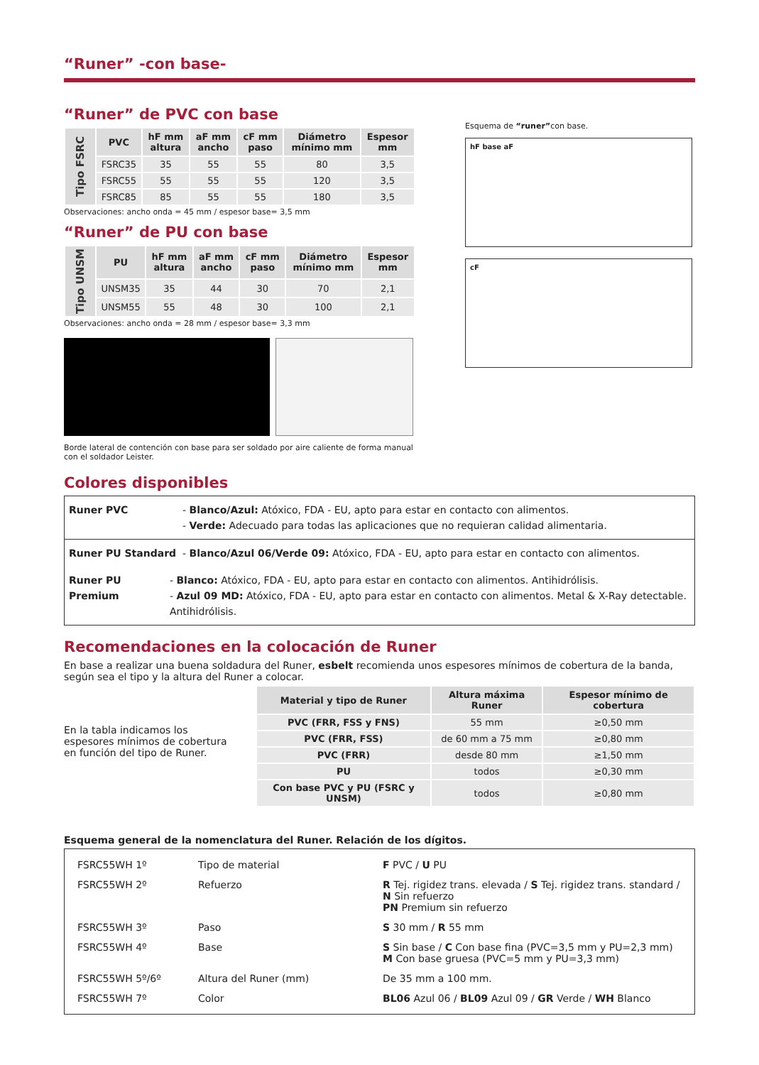“Runer” -con base-
“Runer” de PVC con base
| Tipo FSRC | PVC | hF mm altura | aF mm ancho | cF mm paso | Diámetro mínimo mm | Espesor mm |
| | FSRC35 | 35 | 55 | 55 | 80 | 3,5 |
| | FSRC55 | 55 | 55 | 55 | 120 | 3,5 |
| | FSRC85 | 85 | 55 | 55 | 180 | 3,5 |
Observaciones: ancho onda = 45 mm / espesor base= 3,5 mm
“Runer” de PU con base
| Tipo UNSM | PU | hF mm altura | aF mm ancho | cF mm paso | Diámetro mínimo mm | Espesor mm |
| | UNSM35 | 35 | 44 | 30 | 70 | 2,1 |
| | UNSM55 | 55 | 48 | 30 | 100 | 2,1 |
Observaciones: ancho onda = 28 mm / espesor base= 3,3 mm
Borde lateral de contención con base para ser soldado por aire caliente de forma manual con el soldador Leister.
Esquema de “runer”con base.
hF base aF
cF
Colores disponibles
Runer PVC - Blanco/Azul: Atóxico, FDA - EU, apto para estar en contacto con alimentos.
- Verde: Adecuado para todas las aplicaciones que no requieran calidad alimentaria.
Runer PU Standard - Blanco/Azul 06/Verde 09: Atóxico, FDA - EU, apto para estar en contacto con alimentos.
Runer PU Premium - Blanco: Atóxico, FDA - EU, apto para estar en contacto con alimentos. Antihidrólisis.
- Azul 09 MD: Atóxico, FDA - EU, apto para estar en contacto con alimentos. Metal & X-Ray detectable. Antihidrólisis.
Recomendaciones en la colocación de Runer
En base a realizar una buena soldadura del Runer, esbelt recomienda unos espesores mínimos de cobertura de la banda, según sea el tipo y la altura del Runer a colocar.
En la tabla indicamos los espesores mínimos de cobertura en función del tipo de Runer.
| Material y tipo de Runer | Altura máxima Runer | Espesor mínimo de cobertura |
| --- | --- | --- |
| PVC (FRR, FSS y FNS) | 55 mm | ≥0,50 mm |
| PVC (FRR, FSS) | de 60 mm a 75 mm | ≥0,80 mm |
| PVC (FRR) | desde 80 mm | ≥1,50 mm |
| PU | todos | ≥0,30 mm |
| Con base PVC y PU (FSRC y UNSM) | todos | ≥0,80 mm |
Esquema general de la nomenclatura del Runer. Relación de los dígitos.
FSRC55WH 1º Tipo de material F PVC / U PU
FSRC55WH 2º Refuerzo R Tej. rigidez trans. elevada / S Tej. rigidez trans. standard / N Sin refuerzo
PN Premium sin refuerzo
FSRC55WH 3º Paso S 30 mm / R 55 mm
FSRC55WH 4º Base S Sin base / C Con base fina (PVC=3,5 mm y PU=2,3 mm)
M Con base gruesa (PVC=5 mm y PU=3,3 mm)
FSRC55WH 5º/6º Altura del Runer (mm) De 35 mm a 100 mm.
FSRC55WH 7º Color BL06 Azul 06 / BL09 Azul 09 / GR Verde / WH Blanco